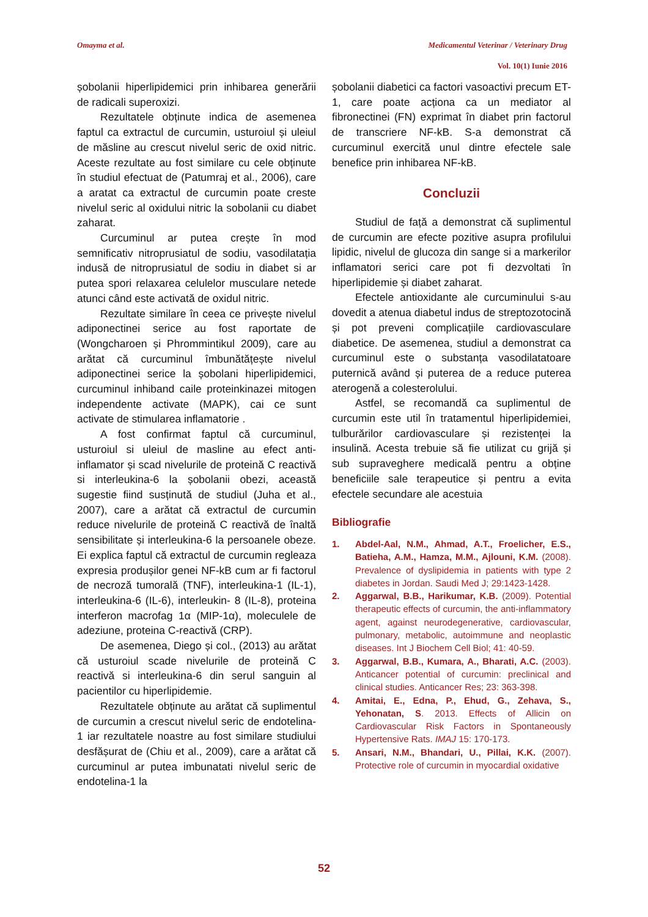Omayma et al. Medicamentul Veterinar / Veterinary Drug
Vol. 10(1) Iunie 2016
șobolanii hiperlipidemici prin inhibarea generării de radicali superoxizi.
Rezultatele obținute indica de asemenea faptul ca extractul de curcumin, usturoiul și uleiul de măsline au crescut nivelul seric de oxid nitric. Aceste rezultate au fost similare cu cele obținute în studiul efectuat de (Patumraj et al., 2006), care a aratat ca extractul de curcumin poate creste nivelul seric al oxidului nitric la sobolanii cu diabet zaharat.
Curcuminul ar putea crește în mod semnificativ nitroprusiatul de sodiu, vasodilatația indusă de nitroprusiatul de sodiu in diabet si ar putea spori relaxarea celulelor musculare netede atunci când este activată de oxidul nitric.
Rezultate similare în ceea ce privește nivelul adiponectinei serice au fost raportate de (Wongcharoen și Phrommintikul 2009), care au arătat că curcuminul îmbunătățește nivelul adiponectinei serice la șobolani hiperlipidemici, curcuminul inhiband caile proteinkinazei mitogen independente activate (MAPK), cai ce sunt activate de stimularea inflamatorie .
A fost confirmat faptul că curcuminul, usturoiul si uleiul de masline au efect anti-inflamator și scad nivelurile de proteină C reactivă si interleukina-6 la șobolanii obezi, această sugestie fiind susținută de studiul (Juha et al., 2007), care a arătat că extractul de curcumin reduce nivelurile de proteină C reactivă de înaltă sensibilitate și interleukina-6 la persoanele obeze. Ei explica faptul că extractul de curcumin regleaza expresia produșilor genei NF-kB cum ar fi factorul de necroză tumorală (TNF), interleukina-1 (IL-1), interleukina-6 (IL-6), interleukin- 8 (IL-8), proteina interferon macrofag 1α (MIP-1α), moleculele de adeziune, proteina C-reactivă (CRP).
De asemenea, Diego și col., (2013) au arătat că usturoiul scade nivelurile de proteină C reactivă si interleukina-6 din serul sanguin al pacientilor cu hiperlipidemie.
Rezultatele obținute au arătat că suplimentul de curcumin a crescut nivelul seric de endotelina-1 iar rezultatele noastre au fost similare studiului desfășurat de (Chiu et al., 2009), care a arătat că curcuminul ar putea imbunatati nivelul seric de endotelina-1 la
șobolanii diabetici ca factori vasoactivi precum ET-1, care poate acționa ca un mediator al fibronectinei (FN) exprimat în diabet prin factorul de transcriere NF-kB. S-a demonstrat că curcuminul exercită unul dintre efectele sale benefice prin inhibarea NF-kB.
Concluzii
Studiul de față a demonstrat că suplimentul de curcumin are efecte pozitive asupra profilului lipidic, nivelul de glucoza din sange si a markerilor inflamatori serici care pot fi dezvoltati în hiperlipidemie și diabet zaharat.
Efectele antioxidante ale curcuminului s-au dovedit a atenua diabetul indus de streptozotocină și pot preveni complicațiile cardiovasculare diabetice. De asemenea, studiul a demonstrat ca curcuminul este o substanța vasodilatatoare puternică având și puterea de a reduce puterea aterogenă a colesterolului.
Astfel, se recomandă ca suplimentul de curcumin este util în tratamentul hiperlipidemiei, tulburărilor cardiovasculare și rezistenței la insulină. Acesta trebuie să fie utilizat cu grijă și sub supraveghere medicală pentru a obține beneficiile sale terapeutice și pentru a evita efectele secundare ale acestuia
Bibliografie
1. Abdel-Aal, N.M., Ahmad, A.T., Froelicher, E.S., Batieha, A.M., Hamza, M.M., Ajlouni, K.M. (2008). Prevalence of dyslipidemia in patients with type 2 diabetes in Jordan. Saudi Med J; 29:1423-1428.
2. Aggarwal, B.B., Harikumar, K.B. (2009). Potential therapeutic effects of curcumin, the anti-inflammatory agent, against neurodegenerative, cardiovascular, pulmonary, metabolic, autoimmune and neoplastic diseases. Int J Biochem Cell Biol; 41: 40-59.
3. Aggarwal, B.B., Kumara, A., Bharati, A.C. (2003). Anticancer potential of curcumin: preclinical and clinical studies. Anticancer Res; 23: 363-398.
4. Amitai, E., Edna, P., Ehud, G., Zehava, S., Yehonatan, S. 2013. Effects of Allicin on Cardiovascular Risk Factors in Spontaneously Hypertensive Rats. IMAJ 15: 170-173.
5. Ansari, N.M., Bhandari, U., Pillai, K.K. (2007). Protective role of curcumin in myocardial oxidative
52